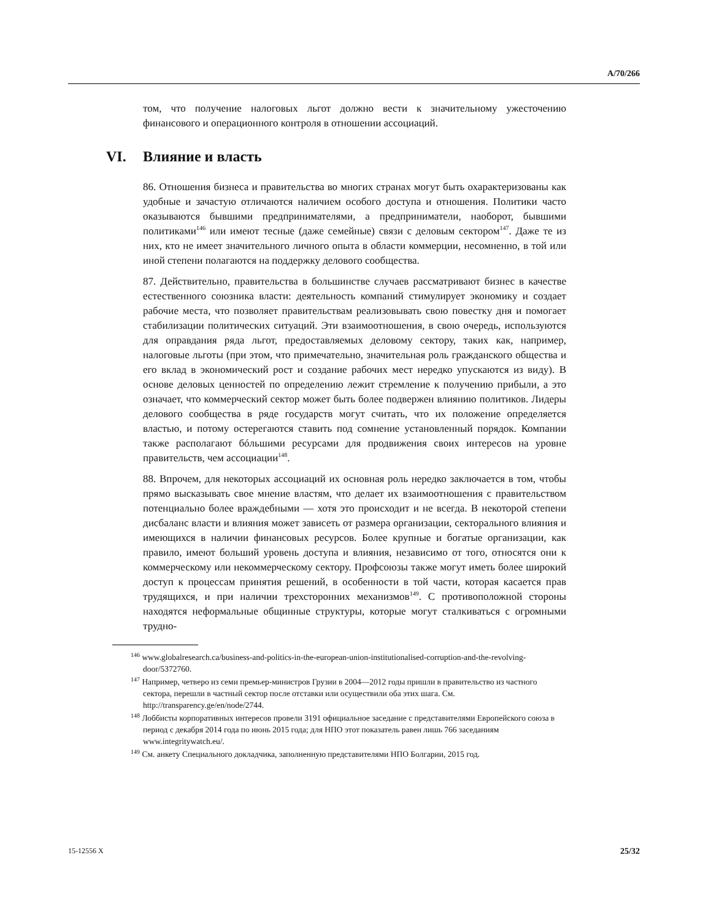A/70/266
том, что получение налоговых льгот должно вести к значительному ужесточению финансового и операционного контроля в отношении ассоциаций.
VI. Влияние и власть
86. Отношения бизнеса и правительства во многих странах могут быть охарактеризованы как удобные и зачастую отличаются наличием особого доступа и отношения. Политики часто оказываются бывшими предпринимателями, а предприниматели, наоборот, бывшими политиками<sup>146</sup> или имеют тесные (даже семейные) связи с деловым сектором<sup>147</sup>. Даже те из них, кто не имеет значительного личного опыта в области коммерции, несомненно, в той или иной степени полагаются на поддержку делового сообщества.
87. Действительно, правительства в большинстве случаев рассматривают бизнес в качестве естественного союзника власти: деятельность компаний стимулирует экономику и создает рабочие места, что позволяет правительствам реализовывать свою повестку дня и помогает стабилизации политических ситуаций. Эти взаимоотношения, в свою очередь, используются для оправдания ряда льгот, предоставляемых деловому сектору, таких как, например, налоговые льготы (при этом, что примечательно, значительная роль гражданского общества и его вклад в экономический рост и создание рабочих мест нередко упускаются из виду). В основе деловых ценностей по определению лежит стремление к получению прибыли, а это означает, что коммерческий сектор может быть более подвержен влиянию политиков. Лидеры делового сообщества в ряде государств могут считать, что их положение определяется властью, и потому остерегаются ставить под сомнение установленный порядок. Компании также располагают бóльшими ресурсами для продвижения своих интересов на уровне правительств, чем ассоциации<sup>148</sup>.
88. Впрочем, для некоторых ассоциаций их основная роль нередко заключается в том, чтобы прямо высказывать свое мнение властям, что делает их взаимоотношения с правительством потенциально более враждебными — хотя это происходит и не всегда. В некоторой степени дисбаланс власти и влияния может зависеть от размера организации, секторального влияния и имеющихся в наличии финансовых ресурсов. Более крупные и богатые организации, как правило, имеют больший уровень доступа и влияния, независимо от того, относятся они к коммерческому или некоммерческому сектору. Профсоюзы также могут иметь более широкий доступ к процессам принятия решений, в особенности в той части, которая касается прав трудящихся, и при наличии трехсторонних механизмов<sup>149</sup>. С противоположной стороны находятся неформальные общинные структуры, которые могут сталкиваться с огромными трудно-
<sup>146</sup> www.globalresearch.ca/business-and-politics-in-the-european-union-institutionalised-corruption-and-the-revolving-door/5372760.
<sup>147</sup> Например, четверо из семи премьер-министров Грузии в 2004—2012 годы пришли в правительство из частного сектора, перешли в частный сектор после отставки или осуществили оба этих шага. См. http://transparency.ge/en/node/2744.
<sup>148</sup> Лоббисты корпоративных интересов провели 3191 официальное заседание с представителями Европейского союза в период с декабря 2014 года по июнь 2015 года; для НПО этот показатель равен лишь 766 заседаниям www.integritywatch.eu/.
<sup>149</sup> См. анкету Специального докладчика, заполненную представителями НПО Болгарии, 2015 год.
15-12556 X 25/32